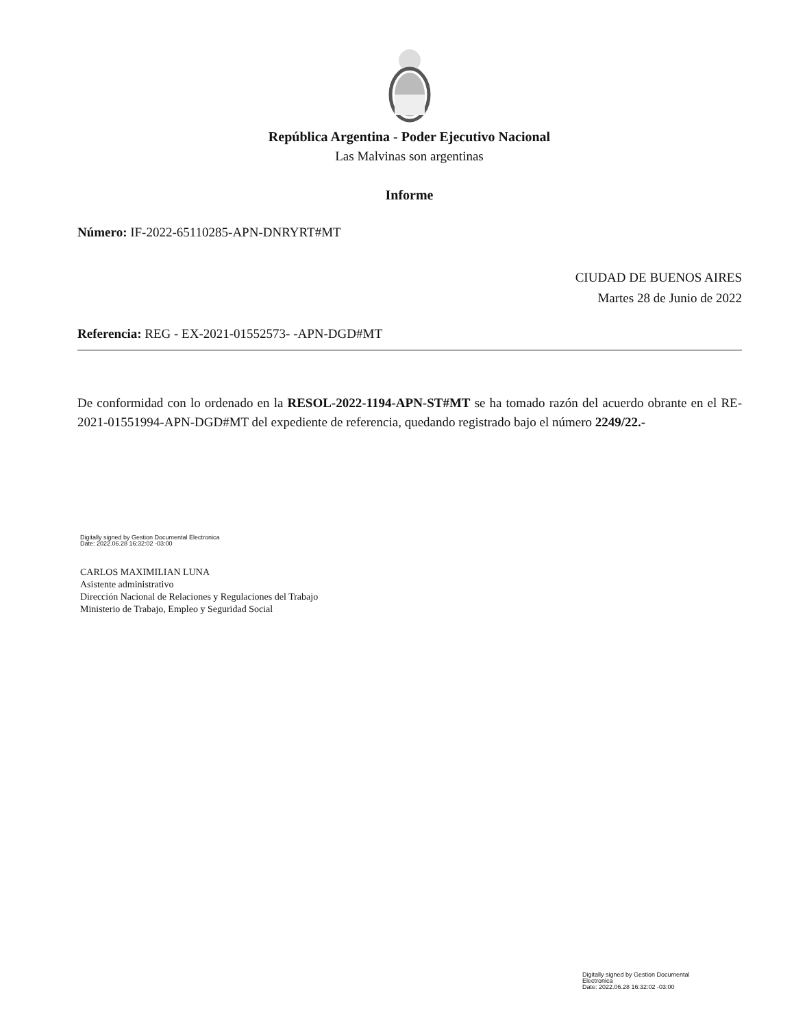República Argentina - Poder Ejecutivo Nacional
Las Malvinas son argentinas
Informe
Número: IF-2022-65110285-APN-DNRYRT#MT
CIUDAD DE BUENOS AIRES
Martes 28 de Junio de 2022
Referencia: REG - EX-2021-01552573- -APN-DGD#MT
De conformidad con lo ordenado en la RESOL-2022-1194-APN-ST#MT se ha tomado razón del acuerdo obrante en el RE-2021-01551994-APN-DGD#MT del expediente de referencia, quedando registrado bajo el número 2249/22.-
Digitally signed by Gestion Documental Electronica
Date: 2022.06.28 16:32:02 -03:00
CARLOS MAXIMILIAN LUNA
Asistente administrativo
Dirección Nacional de Relaciones y Regulaciones del Trabajo
Ministerio de Trabajo, Empleo y Seguridad Social
Digitally signed by Gestion Documental
Electronica
Date: 2022.06.28 16:32:02 -03:00